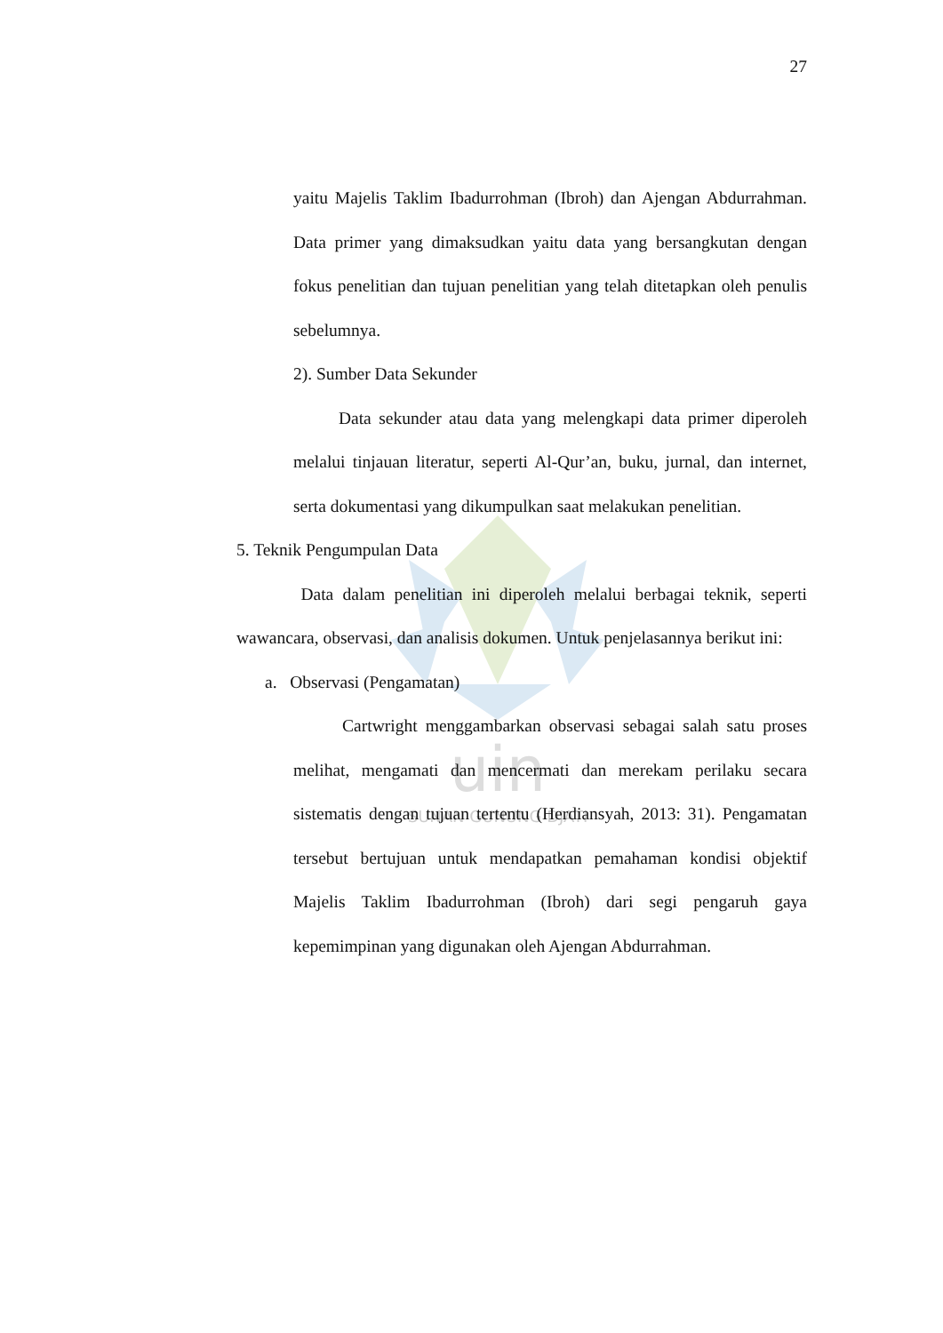uin
SUNAN GUNUNG DJATI
27
yaitu Majelis Taklim Ibadurrohman (Ibroh) dan Ajengan Abdurrahman. Data primer yang dimaksudkan yaitu data yang bersangkutan dengan fokus penelitian dan tujuan penelitian yang telah ditetapkan oleh penulis sebelumnya.
2). Sumber Data Sekunder
Data sekunder atau data yang melengkapi data primer diperoleh melalui tinjauan literatur, seperti Al-Qur’an, buku, jurnal, dan internet, serta dokumentasi yang dikumpulkan saat melakukan penelitian.
5. Teknik Pengumpulan Data
Data dalam penelitian ini diperoleh melalui berbagai teknik, seperti wawancara, observasi, dan analisis dokumen. Untuk penjelasannya berikut ini:
a. Observasi (Pengamatan)
Cartwright menggambarkan observasi sebagai salah satu proses melihat, mengamati dan mencermati dan merekam perilaku secara sistematis dengan tujuan tertentu (Herdiansyah, 2013: 31). Pengamatan tersebut bertujuan untuk mendapatkan pemahaman kondisi objektif Majelis Taklim Ibadurrohman (Ibroh) dari segi pengaruh gaya kepemimpinan yang digunakan oleh Ajengan Abdurrahman.